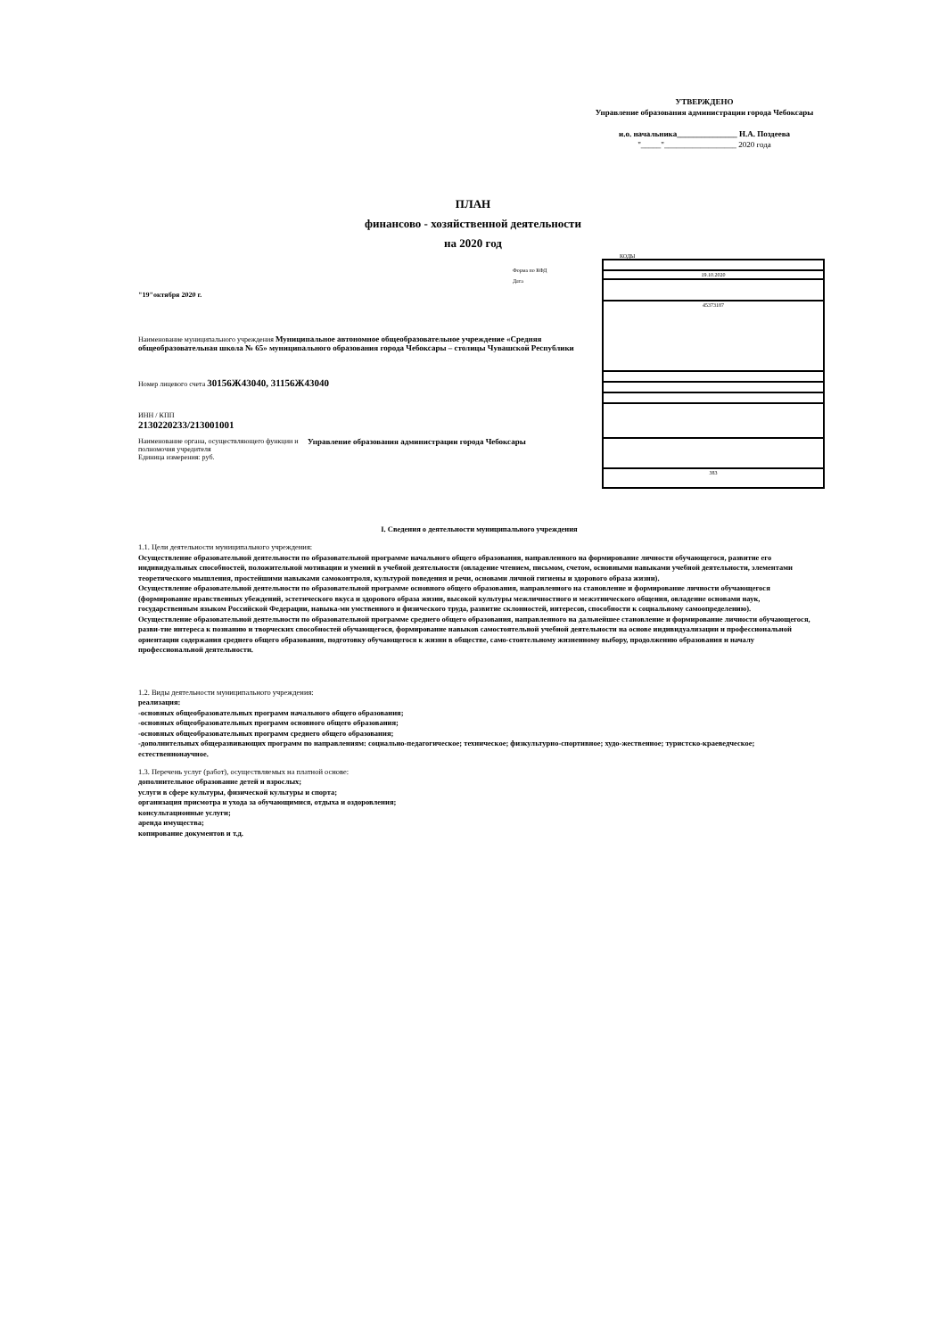УТВЕРЖДЕНО
Управление образования администрации города Чебоксары
и.о. начальника_______________ Н.А. Поздеева
"_____"__________________ 2020 года
ПЛАН
финансово - хозяйственной деятельности
на 2020 год
Форма по КФД
Дата
"19"октября 2020 г.
Наименование муниципального учреждения Муниципальное автономное общеобразовательное учреждение «Средняя общеобразовательная школа № 65» муниципального образования города Чебоксары – столицы Чувашской Республики
Номер лицевого счета 30156Ж43040, 31156Ж43040
ИНН / КПП
2130220233/213001001
Наименование органа, осуществляющего функции и полномочия учредителя
Единица измерения: руб.
Управление образования администрации города Чебоксары
КОДЫ
| 19.10.2020 |
| 45373187 |
| 383 |
I. Сведения о деятельности муниципального учреждения
1.1. Цели деятельности муниципального учреждения:
Осуществление образовательной деятельности по образовательной программе начального общего образования, направленного на формирование личности обучающегося, развитие его индивидуальных способностей, положительной мотивации и умений в учебной деятельности (овладение чтением, письмом, счетом, основными навыками учебной деятельности, элементами теоретического мышления, простейшими навыками самоконтроля, культурой поведения и речи, основами личной гигиены и здорового образа жизни).
Осуществление образовательной деятельности по образовательной программе основного общего образования, направленного на становление и формирование личности обучающегося (формирование нравственных убеждений, эстетического вкуса и здорового образа жизни, высокой культуры межличностного и межэтнического общения, овладение основами наук, государственным языком Российской Федерации, навыка-ми умственного и физического труда, развитие склонностей, интересов, способности к социальному самоопределению).
Осуществление образовательной деятельности по образовательной программе среднего общего образования, направленного на дальнейшее становление и формирование личности обучающегося, разви-тие интереса к познанию и творческих способностей обучающегося, формирование навыков самостоятельной учебной деятельности на основе индивидуализации и профессиональной ориентации содержания среднего общего образования, подготовку обучающегося к жизни в обществе, само-стоятельному жизненному выбору, продолжению образования и началу профессиональной деятельности.
1.2. Виды деятельности муниципального учреждения:
реализация:
-основных общеобразовательных программ начального общего образования;
-основных общеобразовательных программ основного общего образования;
-основных общеобразовательных программ среднего общего образования;
-дополнительных общеразвивающих программ по направлениям: социально-педагогическое; техническое; физкультурно-спортивное; худо-жественное; туристско-краеведческое; естественнонаучное.
1.3. Перечень услуг (работ), осуществляемых на платной основе:
дополнительное образование детей и взрослых;
услуги в сфере культуры, физической культуры и спорта;
организация присмотра и ухода за обучающимися, отдыха и оздоровления;
консультационные услуги;
аренда имущества;
копирование документов и т.д.